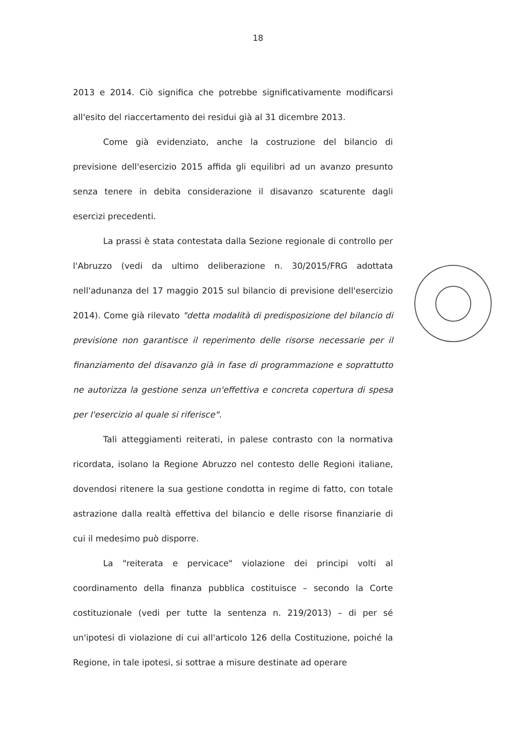18
2013 e 2014. Ciò significa che potrebbe significativamente modificarsi all'esito del riaccertamento dei residui già al 31 dicembre 2013.
Come già evidenziato, anche la costruzione del bilancio di previsione dell'esercizio 2015 affida gli equilibri ad un avanzo presunto senza tenere in debita considerazione il disavanzo scaturente dagli esercizi precedenti.
La prassi è stata contestata dalla Sezione regionale di controllo per l'Abruzzo (vedi da ultimo deliberazione n. 30/2015/FRG adottata nell'adunanza del 17 maggio 2015 sul bilancio di previsione dell'esercizio 2014). Come già rilevato "detta modalità di predisposizione del bilancio di previsione non garantisce il reperimento delle risorse necessarie per il finanziamento del disavanzo già in fase di programmazione e soprattutto ne autorizza la gestione senza un'effettiva e concreta copertura di spesa per l'esercizio al quale si riferisce".
Tali atteggiamenti reiterati, in palese contrasto con la normativa ricordata, isolano la Regione Abruzzo nel contesto delle Regioni italiane, dovendosi ritenere la sua gestione condotta in regime di fatto, con totale astrazione dalla realtà effettiva del bilancio e delle risorse finanziarie di cui il medesimo può disporre.
La "reiterata e pervicace" violazione dei principi volti al coordinamento della finanza pubblica costituisce – secondo la Corte costituzionale (vedi per tutte la sentenza n. 219/2013) – di per sé un'ipotesi di violazione di cui all'articolo 126 della Costituzione, poiché la Regione, in tale ipotesi, si sottrae a misure destinate ad operare